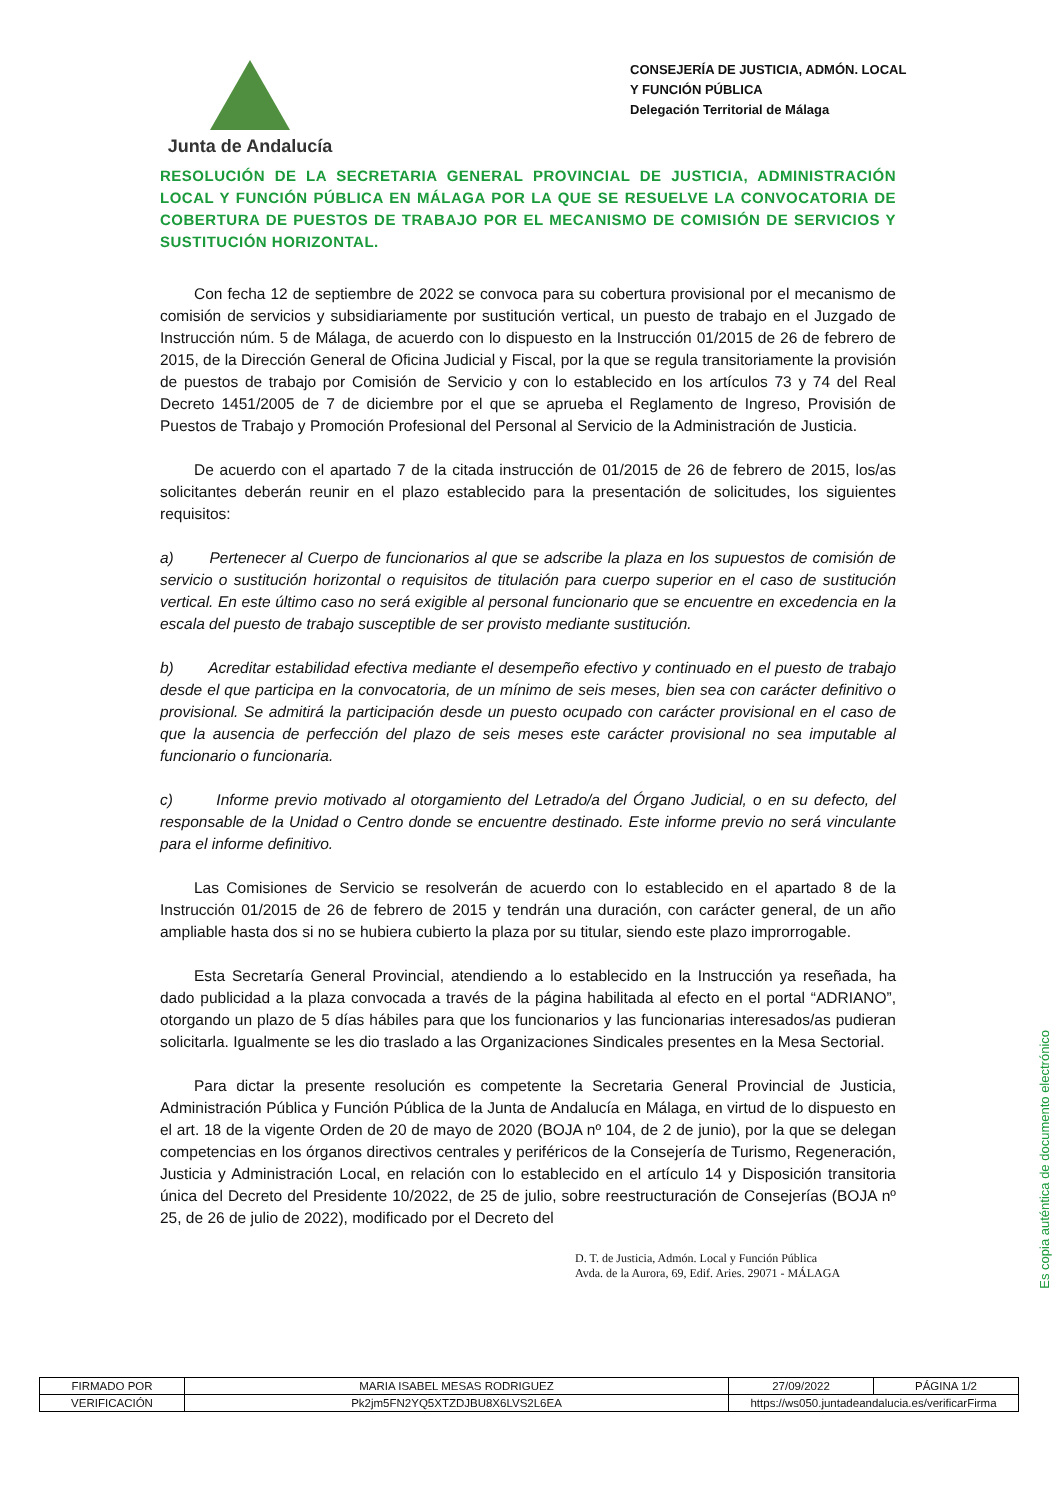Junta de Andalucía
CONSEJERÍA DE JUSTICIA, ADMÓN. LOCAL Y FUNCIÓN PÚBLICA
Delegación Territorial de Málaga
RESOLUCIÓN DE LA SECRETARIA GENERAL PROVINCIAL DE JUSTICIA, ADMINISTRACIÓN LOCAL Y FUNCIÓN PÚBLICA EN MÁLAGA POR LA QUE SE RESUELVE LA CONVOCATORIA DE COBERTURA DE PUESTOS DE TRABAJO POR EL MECANISMO DE COMISIÓN DE SERVICIOS Y SUSTITUCIÓN HORIZONTAL.
Con fecha 12 de septiembre de 2022 se convoca para su cobertura provisional por el mecanismo de comisión de servicios y subsidiariamente por sustitución vertical, un puesto de trabajo en el Juzgado de Instrucción núm. 5 de Málaga, de acuerdo con lo dispuesto en la Instrucción 01/2015 de 26 de febrero de 2015, de la Dirección General de Oficina Judicial y Fiscal, por la que se regula transitoriamente la provisión de puestos de trabajo por Comisión de Servicio y con lo establecido en los artículos 73 y 74 del Real Decreto 1451/2005 de 7 de diciembre por el que se aprueba el Reglamento de Ingreso, Provisión de Puestos de Trabajo y Promoción Profesional del Personal al Servicio de la Administración de Justicia.
De acuerdo con el apartado 7 de la citada instrucción de 01/2015 de 26 de febrero de 2015, los/as solicitantes deberán reunir en el plazo establecido para la presentación de solicitudes, los siguientes requisitos:
a) Pertenecer al Cuerpo de funcionarios al que se adscribe la plaza en los supuestos de comisión de servicio o sustitución horizontal o requisitos de titulación para cuerpo superior en el caso de sustitución vertical. En este último caso no será exigible al personal funcionario que se encuentre en excedencia en la escala del puesto de trabajo susceptible de ser provisto mediante sustitución.
b) Acreditar estabilidad efectiva mediante el desempeño efectivo y continuado en el puesto de trabajo desde el que participa en la convocatoria, de un mínimo de seis meses, bien sea con carácter definitivo o provisional. Se admitirá la participación desde un puesto ocupado con carácter provisional en el caso de que la ausencia de perfección del plazo de seis meses este carácter provisional no sea imputable al funcionario o funcionaria.
c) Informe previo motivado al otorgamiento del Letrado/a del Órgano Judicial, o en su defecto, del responsable de la Unidad o Centro donde se encuentre destinado. Este informe previo no será vinculante para el informe definitivo.
Las Comisiones de Servicio se resolverán de acuerdo con lo establecido en el apartado 8 de la Instrucción 01/2015 de 26 de febrero de 2015 y tendrán una duración, con carácter general, de un año ampliable hasta dos si no se hubiera cubierto la plaza por su titular, siendo este plazo improrrogable.
Esta Secretaría General Provincial, atendiendo a lo establecido en la Instrucción ya reseñada, ha dado publicidad a la plaza convocada a través de la página habilitada al efecto en el portal “ADRIANO”, otorgando un plazo de 5 días hábiles para que los funcionarios y las funcionarias interesados/as pudieran solicitarla. Igualmente se les dio traslado a las Organizaciones Sindicales presentes en la Mesa Sectorial.
Para dictar la presente resolución es competente la Secretaria General Provincial de Justicia, Administración Pública y Función Pública de la Junta de Andalucía en Málaga, en virtud de lo dispuesto en el art. 18 de la vigente Orden de 20 de mayo de 2020 (BOJA nº 104, de 2 de junio), por la que se delegan competencias en los órganos directivos centrales y periféricos de la Consejería de Turismo, Regeneración, Justicia y Administración Local, en relación con lo establecido en el artículo 14 y Disposición transitoria única del Decreto del Presidente 10/2022, de 25 de julio, sobre reestructuración de Consejerías (BOJA nº 25, de 26 de julio de 2022), modificado por el Decreto del
D. T. de Justicia, Admón. Local y Función Pública
Avda. de la Aurora, 69, Edif. Aries. 29071 - MÁLAGA
Es copia auténtica de documento electrónico
| FIRMADO POR | MARIA ISABEL MESAS RODRIGUEZ | | 27/09/2022 | PÁGINA 1/2 |
| VERIFICACIÓN | Pk2jm5FN2YQ5XTZDJBU8X6LVS2L6EA | https://ws050.juntadeandalucia.es/verificarFirma | | |